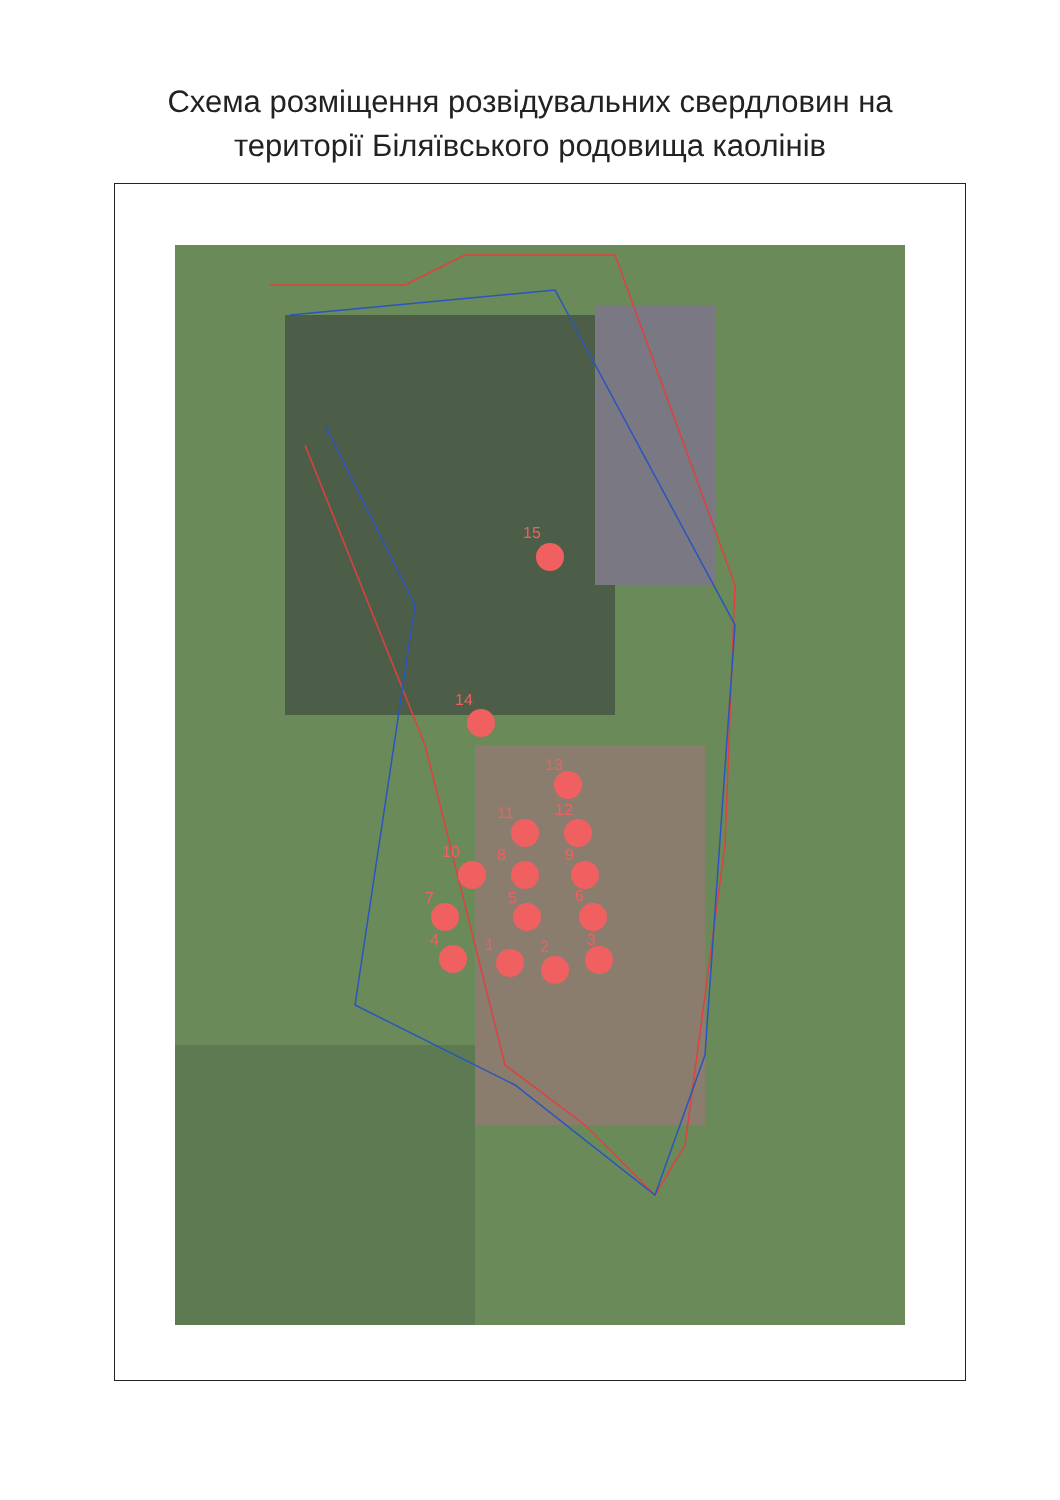Схема розміщення розвідувальних свердловин на
території Біляївського родовища каолінів
1
2
3
4
5
6
7
8
9
10
11
12
13
14
15